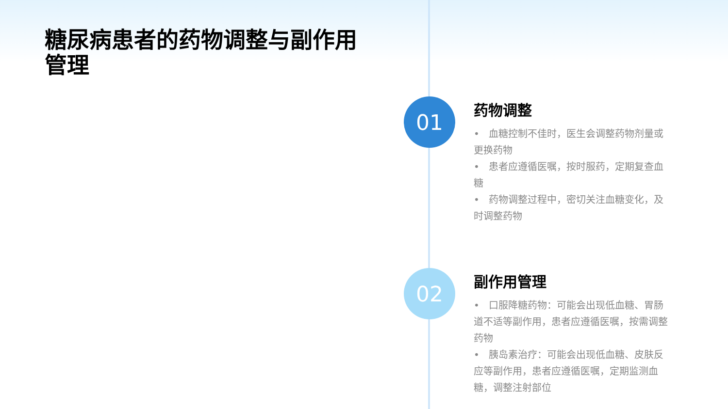糖尿病患者的药物调整与副作用管理
01
药物调整
• 血糖控制不佳时，医生会调整药物剂量或更换药物
• 患者应遵循医嘱，按时服药，定期复查血糖
• 药物调整过程中，密切关注血糖变化，及时调整药物
02
副作用管理
• 口服降糖药物：可能会出现低血糖、胃肠道不适等副作用，患者应遵循医嘱，按需调整药物
• 胰岛素治疗：可能会出现低血糖、皮肤反应等副作用，患者应遵循医嘱，定期监测血糖，调整注射部位